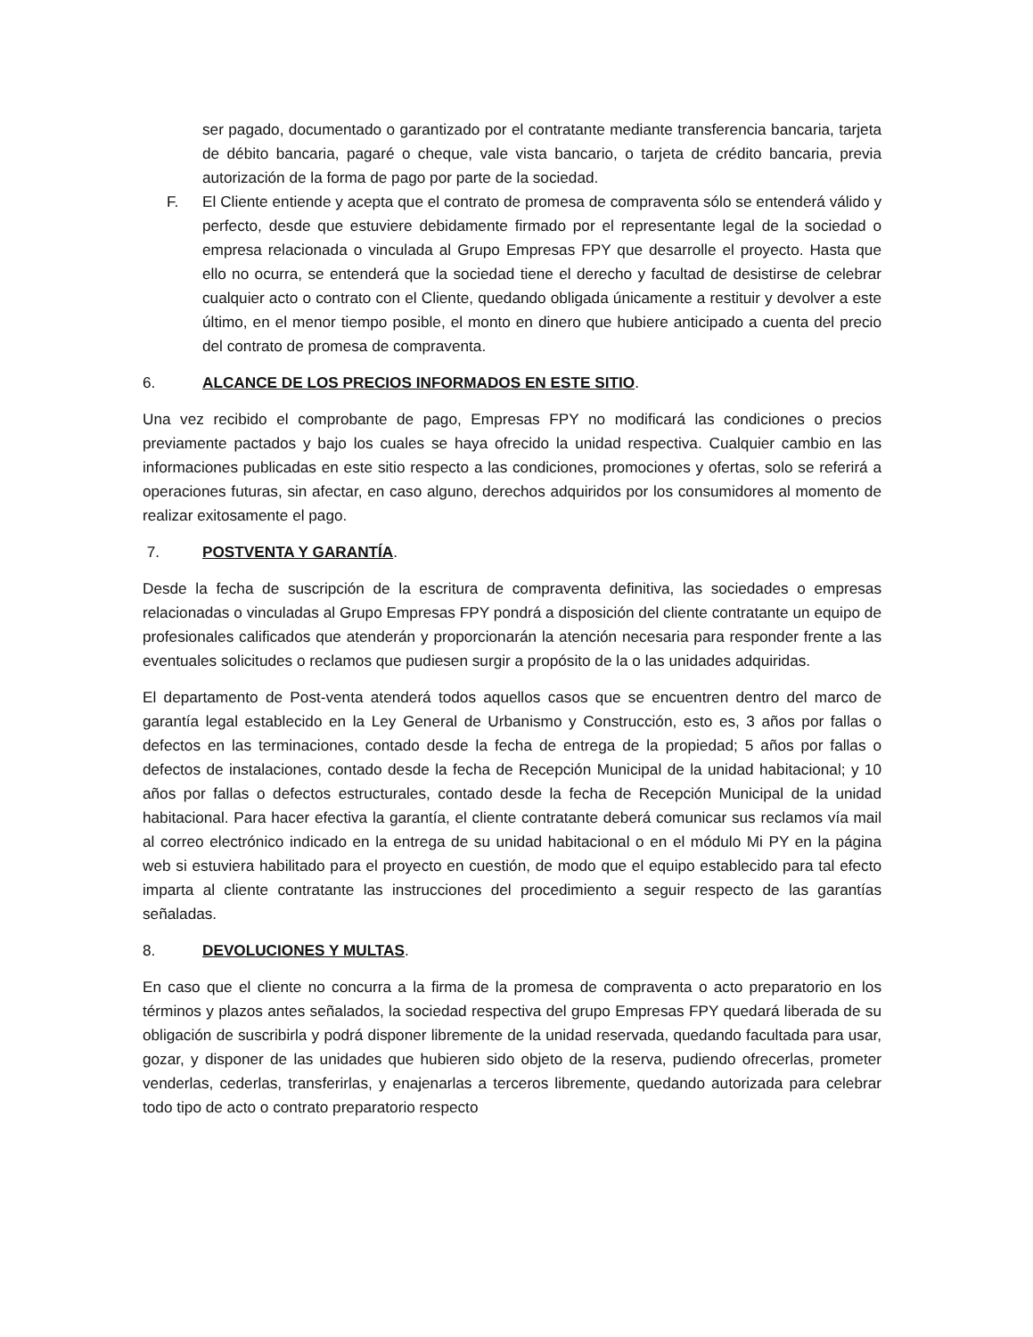ser pagado, documentado o garantizado por el contratante mediante transferencia bancaria, tarjeta de débito bancaria, pagaré o cheque, vale vista bancario, o tarjeta de crédito bancaria, previa autorización de la forma de pago por parte de la sociedad.
F. El Cliente entiende y acepta que el contrato de promesa de compraventa sólo se entenderá válido y perfecto, desde que estuviere debidamente firmado por el representante legal de la sociedad o empresa relacionada o vinculada al Grupo Empresas FPY que desarrolle el proyecto. Hasta que ello no ocurra, se entenderá que la sociedad tiene el derecho y facultad de desistirse de celebrar cualquier acto o contrato con el Cliente, quedando obligada únicamente a restituir y devolver a este último, en el menor tiempo posible, el monto en dinero que hubiere anticipado a cuenta del precio del contrato de promesa de compraventa.
6. ALCANCE DE LOS PRECIOS INFORMADOS EN ESTE SITIO.
Una vez recibido el comprobante de pago, Empresas FPY no modificará las condiciones o precios previamente pactados y bajo los cuales se haya ofrecido la unidad respectiva. Cualquier cambio en las informaciones publicadas en este sitio respecto a las condiciones, promociones y ofertas, solo se referirá a operaciones futuras, sin afectar, en caso alguno, derechos adquiridos por los consumidores al momento de realizar exitosamente el pago.
7. POSTVENTA Y GARANTÍA.
Desde la fecha de suscripción de la escritura de compraventa definitiva, las sociedades o empresas relacionadas o vinculadas al Grupo Empresas FPY pondrá a disposición del cliente contratante un equipo de profesionales calificados que atenderán y proporcionarán la atención necesaria para responder frente a las eventuales solicitudes o reclamos que pudiesen surgir a propósito de la o las unidades adquiridas.
El departamento de Post-venta atenderá todos aquellos casos que se encuentren dentro del marco de garantía legal establecido en la Ley General de Urbanismo y Construcción, esto es, 3 años por fallas o defectos en las terminaciones, contado desde la fecha de entrega de la propiedad; 5 años por fallas o defectos de instalaciones, contado desde la fecha de Recepción Municipal de la unidad habitacional; y 10 años por fallas o defectos estructurales, contado desde la fecha de Recepción Municipal de la unidad habitacional. Para hacer efectiva la garantía, el cliente contratante deberá comunicar sus reclamos vía mail al correo electrónico indicado en la entrega de su unidad habitacional o en el módulo Mi PY en la página web si estuviera habilitado para el proyecto en cuestión, de modo que el equipo establecido para tal efecto imparta al cliente contratante las instrucciones del procedimiento a seguir respecto de las garantías señaladas.
8. DEVOLUCIONES Y MULTAS.
En caso que el cliente no concurra a la firma de la promesa de compraventa o acto preparatorio en los términos y plazos antes señalados, la sociedad respectiva del grupo Empresas FPY quedará liberada de su obligación de suscribirla y podrá disponer libremente de la unidad reservada, quedando facultada para usar, gozar, y disponer de las unidades que hubieren sido objeto de la reserva, pudiendo ofrecerlas, prometer venderlas, cederlas, transferirlas, y enajenarlas a terceros libremente, quedando autorizada para celebrar todo tipo de acto o contrato preparatorio respecto